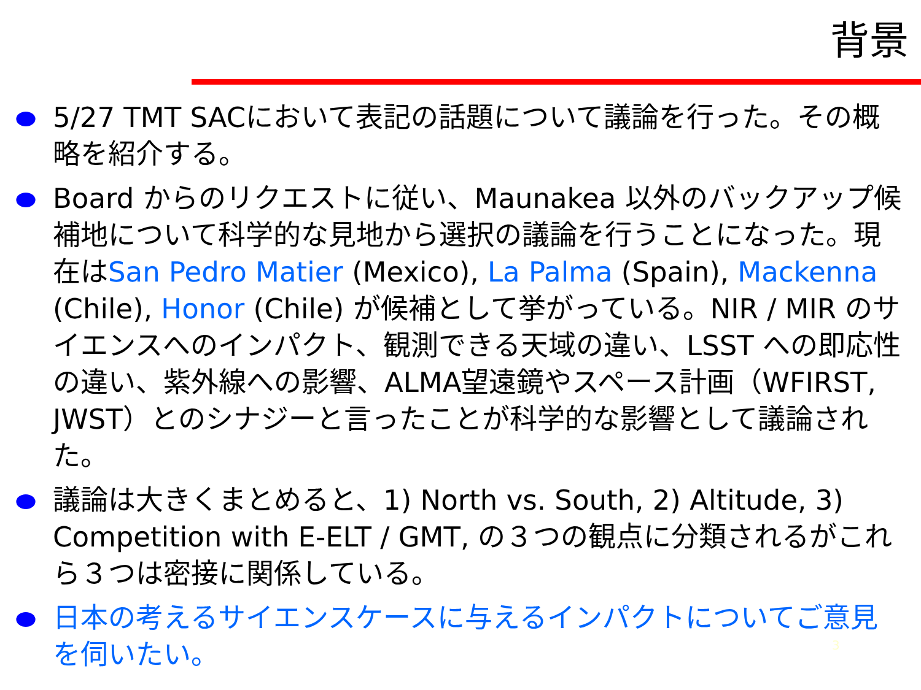背景
5/27 TMT SACにおいて表記の話題について議論を行った。その概略を紹介する。
Board からのリクエストに従い、Maunakea 以外のバックアップ候補地について科学的な見地から選択の議論を行うことになった。現在はSan Pedro Matier (Mexico), La Palma (Spain), Mackenna (Chile), Honor (Chile) が候補として挙がっている。NIR / MIR のサイエンスへのインパクト、観測できる天域の違い、LSST への即応性の違い、紫外線への影響、ALMA望遠鏡やスペース計画（WFIRST, JWST）とのシナジーと言ったことが科学的な影響として議論された。
議論は大きくまとめると、1) North vs. South, 2) Altitude, 3) Competition with E-ELT / GMT, の３つの観点に分類されるがこれら３つは密接に関係している。
日本の考えるサイエンスケースに与えるインパクトについてご意見を伺いたい。
3